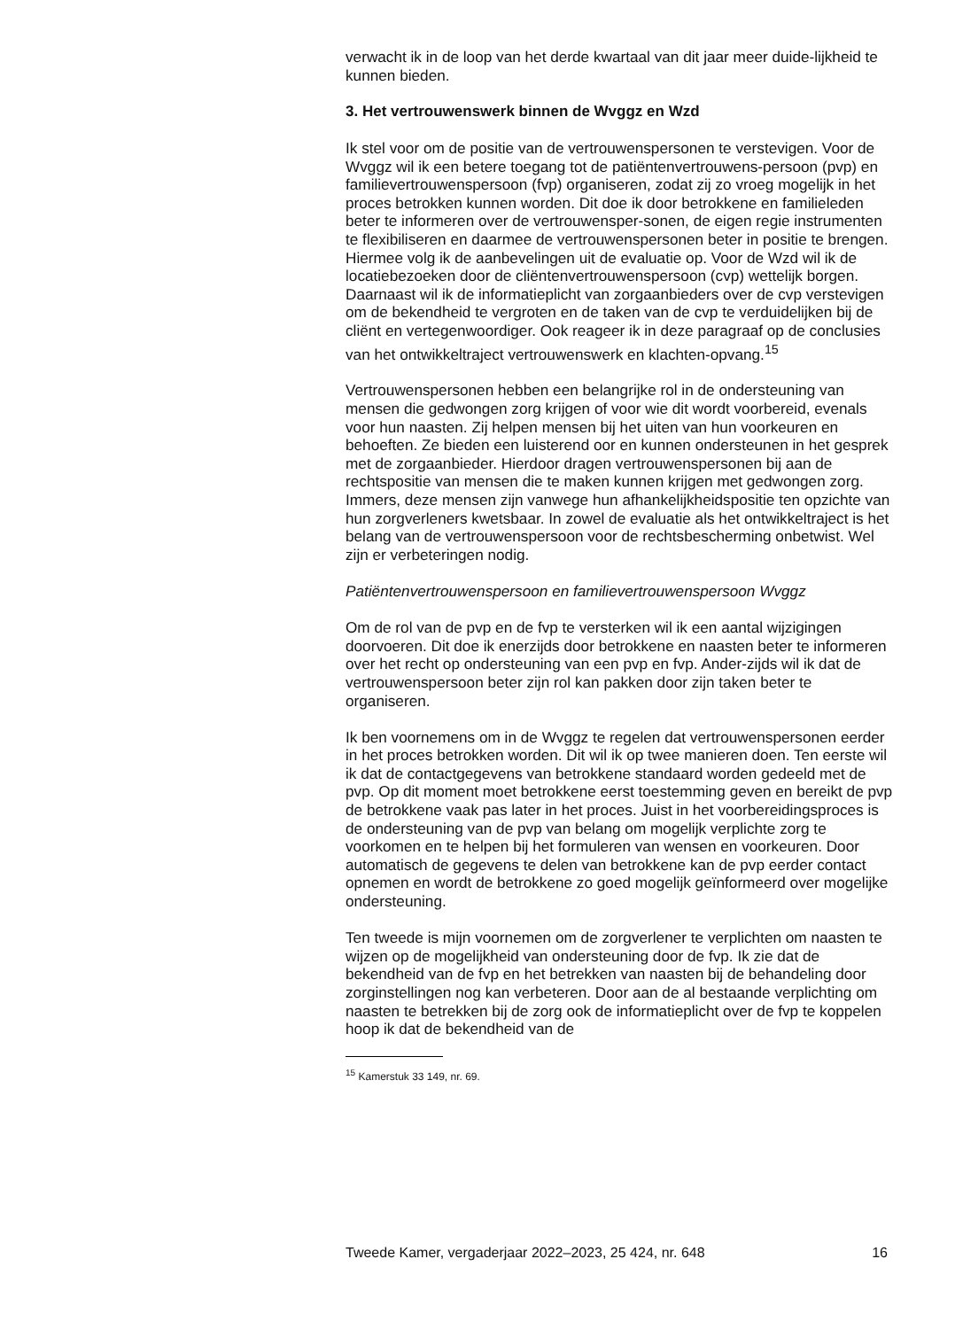verwacht ik in de loop van het derde kwartaal van dit jaar meer duide-lijkheid te kunnen bieden.
3. Het vertrouwenswerk binnen de Wvggz en Wzd
Ik stel voor om de positie van de vertrouwenspersonen te verstevigen. Voor de Wvggz wil ik een betere toegang tot de patiëntenvertrouwens-persoon (pvp) en familievertrouwenspersoon (fvp) organiseren, zodat zij zo vroeg mogelijk in het proces betrokken kunnen worden. Dit doe ik door betrokkene en familieleden beter te informeren over de vertrouwensper-sonen, de eigen regie instrumenten te flexibiliseren en daarmee de vertrouwenspersonen beter in positie te brengen. Hiermee volg ik de aanbevelingen uit de evaluatie op. Voor de Wzd wil ik de locatiebezoeken door de cliëntenvertrouwenspersoon (cvp) wettelijk borgen. Daarnaast wil ik de informatieplicht van zorgaanbieders over de cvp verstevigen om de bekendheid te vergroten en de taken van de cvp te verduidelijken bij de cliënt en vertegenwoordiger. Ook reageer ik in deze paragraaf op de conclusies van het ontwikkeltraject vertrouwenswerk en klachten-opvang.<sup>15</sup>
Vertrouwenspersonen hebben een belangrijke rol in de ondersteuning van mensen die gedwongen zorg krijgen of voor wie dit wordt voorbereid, evenals voor hun naasten. Zij helpen mensen bij het uiten van hun voorkeuren en behoeften. Ze bieden een luisterend oor en kunnen ondersteunen in het gesprek met de zorgaanbieder. Hierdoor dragen vertrouwenspersonen bij aan de rechtspositie van mensen die te maken kunnen krijgen met gedwongen zorg. Immers, deze mensen zijn vanwege hun afhankelijkheidspositie ten opzichte van hun zorgverleners kwetsbaar. In zowel de evaluatie als het ontwikkeltraject is het belang van de vertrouwenspersoon voor de rechtsbescherming onbetwist. Wel zijn er verbeteringen nodig.
Patiëntenvertrouwenspersoon en familievertrouwenspersoon Wvggz
Om de rol van de pvp en de fvp te versterken wil ik een aantal wijzigingen doorvoeren. Dit doe ik enerzijds door betrokkene en naasten beter te informeren over het recht op ondersteuning van een pvp en fvp. Ander-zijds wil ik dat de vertrouwenspersoon beter zijn rol kan pakken door zijn taken beter te organiseren.
Ik ben voornemens om in de Wvggz te regelen dat vertrouwenspersonen eerder in het proces betrokken worden. Dit wil ik op twee manieren doen. Ten eerste wil ik dat de contactgegevens van betrokkene standaard worden gedeeld met de pvp. Op dit moment moet betrokkene eerst toestemming geven en bereikt de pvp de betrokkene vaak pas later in het proces. Juist in het voorbereidingsproces is de ondersteuning van de pvp van belang om mogelijk verplichte zorg te voorkomen en te helpen bij het formuleren van wensen en voorkeuren. Door automatisch de gegevens te delen van betrokkene kan de pvp eerder contact opnemen en wordt de betrokkene zo goed mogelijk geïnformeerd over mogelijke ondersteuning.
Ten tweede is mijn voornemen om de zorgverlener te verplichten om naasten te wijzen op de mogelijkheid van ondersteuning door de fvp. Ik zie dat de bekendheid van de fvp en het betrekken van naasten bij de behandeling door zorginstellingen nog kan verbeteren. Door aan de al bestaande verplichting om naasten te betrekken bij de zorg ook de informatieplicht over de fvp te koppelen hoop ik dat de bekendheid van de
<sup>15</sup> Kamerstuk 33 149, nr. 69.
Tweede Kamer, vergaderjaar 2022–2023, 25 424, nr. 648 16